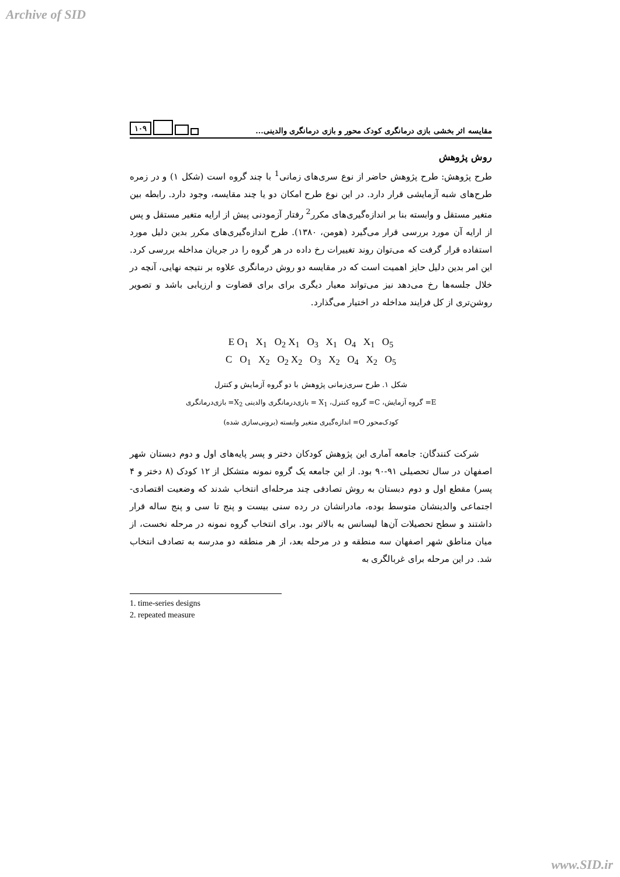Archive of SID
۱۰۹
مقایسه اثر بخشی بازی درمانگری کودک محور و بازی درمانگری والدینی...
روش پژوهش
طرح پژوهش: طرح پژوهش حاضر از نوع سری‌های زمانی<sup>1</sup> با چند گروه است (شکل ۱) و در زمره طرح‌های شبه آزمایشی قرار دارد. در این نوع طرح امکان دو یا چند مقایسه، وجود دارد. رابطه بین متغیر مستقل و وابسته بنا بر اندازه‌گیری‌های مکرر<sup>2</sup> رفتار آزمودنی پیش از ارایه متغیر مستقل و پس از ارایه آن مورد بررسی قرار می‌گیرد (هومن، ۱۳۸۰). طرح اندازه‌گیری‌های مکرر بدین دلیل مورد استفاده قرار گرفت که می‌توان روند تغییرات رخ داده در هر گروه را در جریان مداخله بررسی کرد. این امر بدین دلیل حایز اهمیت است که در مقایسه دو روش درمانگری علاوه بر نتیجه نهایی، آنچه در خلال جلسه‌ها رخ می‌دهد نیز می‌تواند معیار دیگری برای برای قضاوت و ارزیابی باشد و تصویر روشن‌تری از کل فرایند مداخله در اختیار می‌گذارد.
E O<sub>1</sub> X<sub>1</sub> O<sub>2</sub> X<sub>1</sub> O<sub>3</sub> X<sub>1</sub> O<sub>4</sub> X<sub>1</sub> O<sub>5</sub>
C O<sub>1</sub> X<sub>2</sub> O<sub>2</sub> X<sub>2</sub> O<sub>3</sub> X<sub>2</sub> O<sub>4</sub> X<sub>2</sub> O<sub>5</sub>
شکل ۱. طرح سری‌زمانی پژوهش با دو گروه آزمایش و کنترل
E= گروه آزمایش، C= گروه کنترل، X<sub>1</sub> = بازی‌درمانگری والدینی X<sub>2</sub>= بازی‌درمانگری
کودک‌محور O= اندازه‌گیری متغیر وابسته (برونی‌سازی شده)
شرکت کنندگان: جامعه آماری این پژوهش کودکان دختر و پسر پایه‌های اول و دوم دبستان شهر اصفهان در سال تحصیلی ۹۱-۹۰ بود. از این جامعه یک گروه نمونه متشکل از ۱۲ کودک (۸ دختر و ۴ پسر) مقطع اول و دوم دبستان به روش تصادفی چند مرحله‌ای انتخاب شدند که وضعیت اقتصادی- اجتماعی والدینشان متوسط بوده، مادرانشان در رده سنی بیست و پنج تا سی و پنج ساله قرار داشتند و سطح تحصیلات آن‌ها لیسانس به بالاتر بود. برای انتخاب گروه نمونه در مرحله نخست، از میان مناطق شهر اصفهان سه منطقه و در مرحله بعد، از هر منطقه دو مدرسه به تصادف انتخاب شد. در این مرحله برای غربالگری به
1. time-series designs
2. repeated measure
www.SID.ir